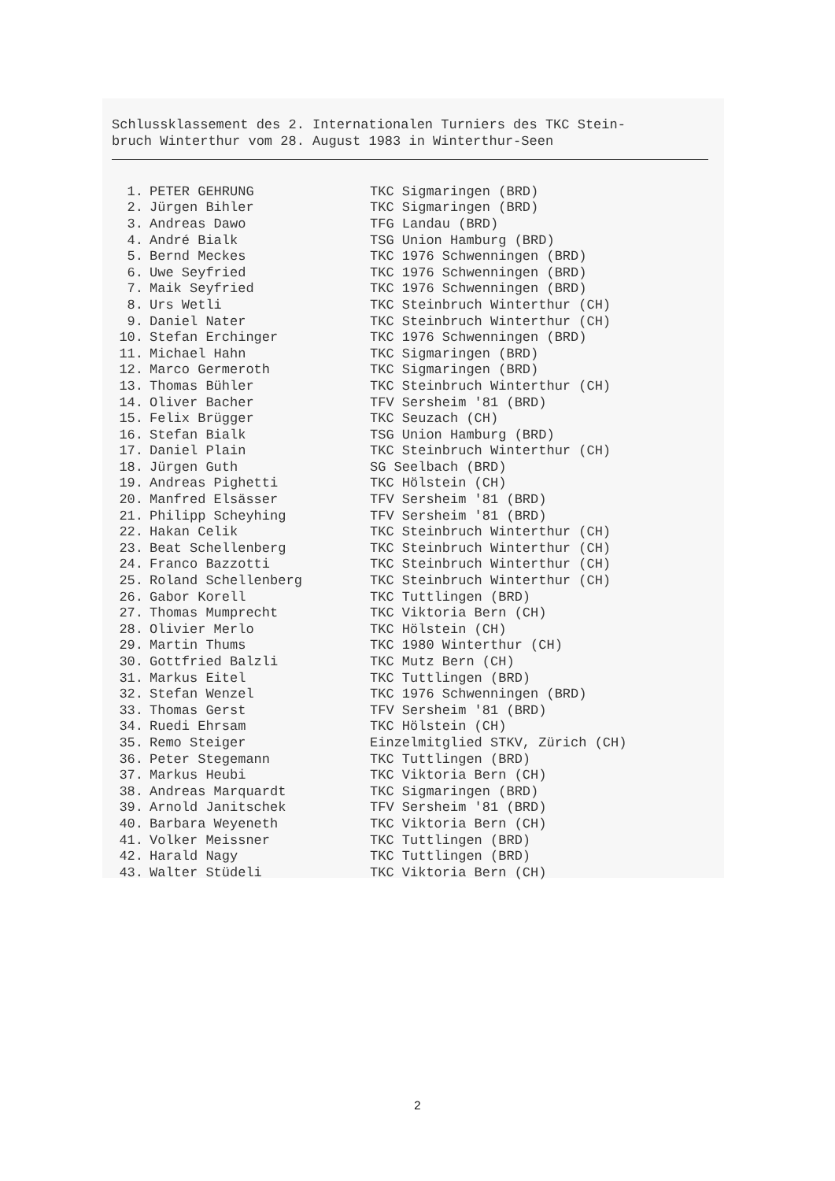Schlussklassement des 2. Internationalen Turniers des TKC Stein-
bruch Winterthur vom 28. August 1983 in Winterthur-Seen
| 1. | PETER GEHRUNG | TKC Sigmaringen (BRD) |
| 2. | Jürgen Bihler | TKC Sigmaringen (BRD) |
| 3. | Andreas Dawo | TFG Landau (BRD) |
| 4. | André Bialk | TSG Union Hamburg (BRD) |
| 5. | Bernd Meckes | TKC 1976 Schwenningen (BRD) |
| 6. | Uwe Seyfried | TKC 1976 Schwenningen (BRD) |
| 7. | Maik Seyfried | TKC 1976 Schwenningen (BRD) |
| 8. | Urs Wetli | TKC Steinbruch Winterthur (CH) |
| 9. | Daniel Nater | TKC Steinbruch Winterthur (CH) |
| 10. | Stefan Erchinger | TKC 1976 Schwenningen (BRD) |
| 11. | Michael Hahn | TKC Sigmaringen (BRD) |
| 12. | Marco Germeroth | TKC Sigmaringen (BRD) |
| 13. | Thomas Bühler | TKC Steinbruch Winterthur (CH) |
| 14. | Oliver Bacher | TFV Sersheim '81 (BRD) |
| 15. | Felix Brügger | TKC Seuzach (CH) |
| 16. | Stefan Bialk | TSG Union Hamburg (BRD) |
| 17. | Daniel Plain | TKC Steinbruch Winterthur (CH) |
| 18. | Jürgen Guth | SG Seelbach (BRD) |
| 19. | Andreas Pighetti | TKC Hölstein (CH) |
| 20. | Manfred Elsässer | TFV Sersheim '81 (BRD) |
| 21. | Philipp Scheyhing | TFV Sersheim '81 (BRD) |
| 22. | Hakan Celik | TKC Steinbruch Winterthur (CH) |
| 23. | Beat Schellenberg | TKC Steinbruch Winterthur (CH) |
| 24. | Franco Bazzotti | TKC Steinbruch Winterthur (CH) |
| 25. | Roland Schellenberg | TKC Steinbruch Winterthur (CH) |
| 26. | Gabor Korell | TKC Tuttlingen (BRD) |
| 27. | Thomas Mumprecht | TKC Viktoria Bern (CH) |
| 28. | Olivier Merlo | TKC Hölstein (CH) |
| 29. | Martin Thums | TKC 1980 Winterthur (CH) |
| 30. | Gottfried Balzli | TKC Mutz Bern (CH) |
| 31. | Markus Eitel | TKC Tuttlingen (BRD) |
| 32. | Stefan Wenzel | TKC 1976 Schwenningen (BRD) |
| 33. | Thomas Gerst | TFV Sersheim '81 (BRD) |
| 34. | Ruedi Ehrsam | TKC Hölstein (CH) |
| 35. | Remo Steiger | Einzelmitglied STKV, Zürich (CH) |
| 36. | Peter Stegemann | TKC Tuttlingen (BRD) |
| 37. | Markus Heubi | TKC Viktoria Bern (CH) |
| 38. | Andreas Marquardt | TKC Sigmaringen (BRD) |
| 39. | Arnold Janitschek | TFV Sersheim '81 (BRD) |
| 40. | Barbara Weyeneth | TKC Viktoria Bern (CH) |
| 41. | Volker Meissner | TKC Tuttlingen (BRD) |
| 42. | Harald Nagy | TKC Tuttlingen (BRD) |
| 43. | Walter Stüdeli | TKC Viktoria Bern (CH) |
2